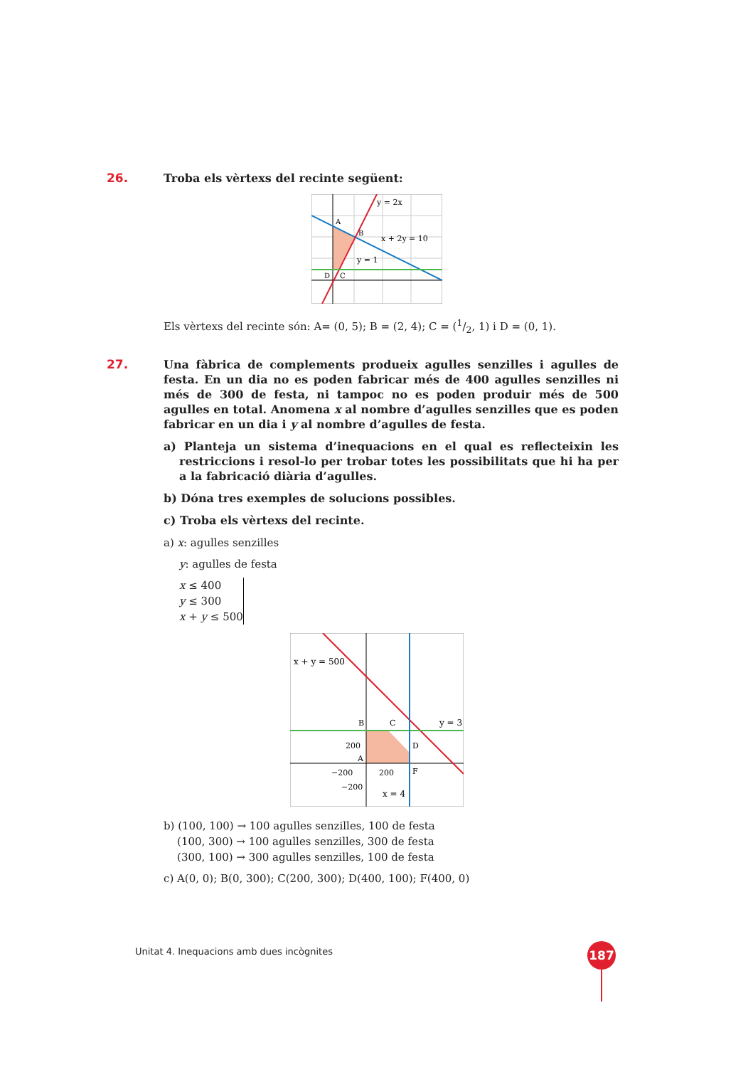26. Troba els vèrtexs del recinte següent:
y = 2x
x + 2y = 10
y = 1
A
B
C
D
Els vèrtexs del recinte són: A= (0, 5); B = (2, 4); C = (1/2, 1) i D = (0, 1).
27. Una fàbrica de complements produeix agulles senzilles i agulles de festa. En un dia no es poden fabricar més de 400 agulles senzilles ni més de 300 de festa, ni tampoc no es poden produir més de 500 agulles en total. Anomena x al nombre d’agulles senzilles que es poden fabricar en un dia i y al nombre d’agulles de festa.
a) Planteja un sistema d’inequacions en el qual es reflecteixin les restriccions i resol-lo per trobar totes les possibilitats que hi ha per a la fabricació diària d’agulles.
b) Dóna tres exemples de solucions possibles.
c) Troba els vèrtexs del recinte.
a) x: agulles senzilles
y: agulles de festa
x ≤ 400
y ≤ 300
x + y ≤ 500
x + y = 500
y = 3
x = 4
B
C
D
A
F
200
200
−200
−200
b) (100, 100) → 100 agulles senzilles, 100 de festa
(100, 300) → 100 agulles senzilles, 300 de festa
(300, 100) → 300 agulles senzilles, 100 de festa
c) A(0, 0); B(0, 300); C(200, 300); D(400, 100); F(400, 0)
Unitat 4. Inequacions amb dues incògnites
187